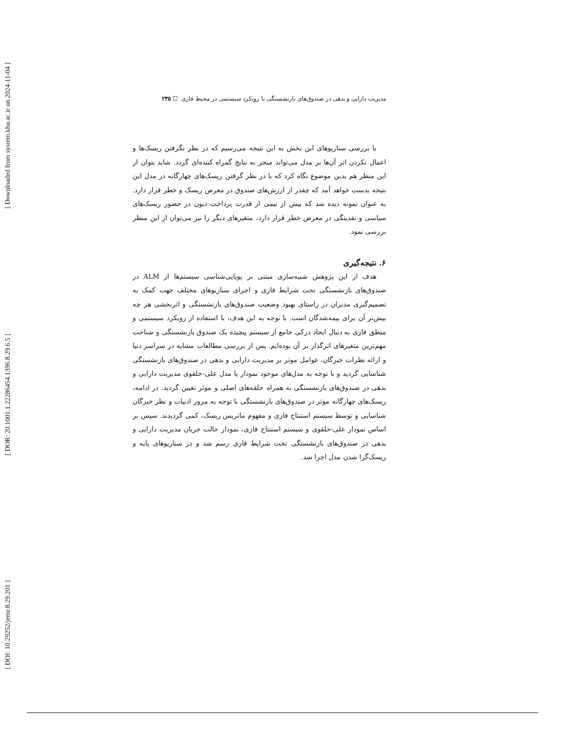[ Downloaded from system.khu.ac.ir on 2024-11-04 ]
[ DOR: 20.1001.1.22286454.1396.8.29.6.5 ]
[ DOI: 10.29252/jemr.8.29.201 ]
مدیریت دارایی و بدهی در صندوق‌های بازنشستگی با رویکرد سیستمی در محیط فازی ☐ ۲۳۵
با بررسی سناریوهای این بخش به این نتیجه می‌رسیم که در نظر نگرفتن ریسک‌ها و اعمال نکردن اثر آن‌ها بر مدل می‌تواند منجر به نتایج گمراه کننده‌ای گردد. شاید بتوان از این منظر هم بدین موضوع نگاه کرد که با در نظر گرفتن ریسک‌های چهارگانه در مدل این نتیجه بدست خواهد آمد که چقدر از ارزش‌های صندوق در معرض ریسک و خطر قرار دارد. به عنوان نمونه دیده شد که بیش از نیمی از قدرت پرداخت دیون در حضور ریسک‌های سیاسی و نقدینگی در معرض خطر قرار دارد، متغیرهای دیگر را نیز می‌توان از این منظر بررسی نمود.
۶. نتیجه‌گیری
هدف از این پژوهش شبیه‌سازی مبتنی بر پویایی‌شناسی سیستم‌ها از ALM در صندوق‌های بازنشستگی تحت شرایط فازی و اجرای سناریوهای مختلف جهت کمک به تصمیم‌گیری مدیران در راستای بهبود وضعیت صندوق‌های بازنشستگی و اثربخشی هر چه بیش‌تر آن برای بیمه‌شدگان است. با توجه به این هدف، با استفاده از رویکرد سیستمی و منطق فازی به دنبال ایجاد درکی جامع از سیستم پیچیده یک صندوق بازنشستگی و شناخت مهم‌ترین متغیرهای اثرگذار بر آن بوده‌ایم. پس از بررسی مطالعات مشابه در سراسر دنیا و ارائه نظرات خبرگان، عوامل موثر بر مدیریت دارایی و بدهی در صندوق‌های بازنشستگی شناسایی گردید و با توجه به مدل‌های موجود نمودار یا مدل علی-حلقوی مدیریت دارایی و بدهی در صندوق‌های بازنشستگی به همراه حلقه‌های اصلی و موثر تعیین گردید. در ادامه، ریسک‌های چهارگانه موثر در صندوق‌های بازنشستگی با توجه به مرور ادبیات و نظر خبرگان شناسایی و توسط سیستم استنتاج فازی و مفهوم ماتریس ریسک، کمی گردیدند. سپس بر اساس نمودار علی-حلقوی و سیستم استنتاج فازی، نمودار حالت جریان مدیریت دارایی و بدهی در صندوق‌های بازنشستگی تحت شرایط فازی رسم شد و در سناریوهای پایه و ریسک‌گرا شدن مدل اجرا شد.